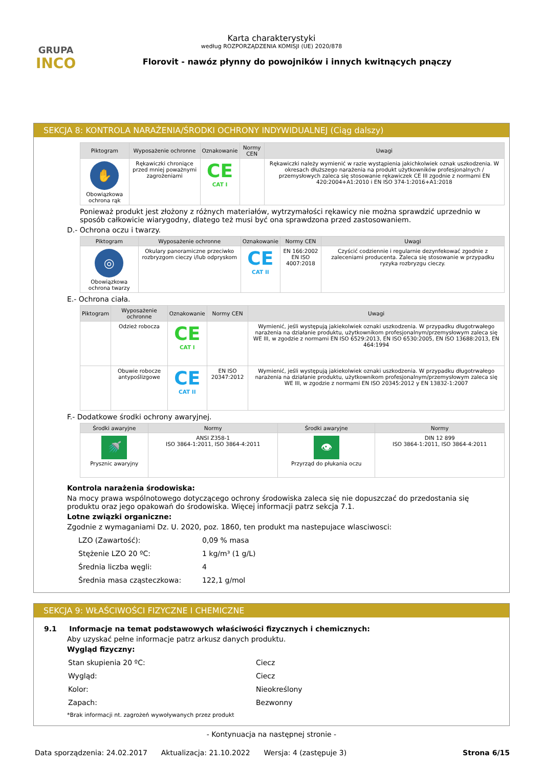GRUPA
INCO
Karta charakterystyki
według ROZPORZĄDZENIA KOMISJI (UE) 2020/878
Florovit - nawóz płynny do powojników i innych kwitnących pnączy
SEKCJA 8: KONTROLA NARAŻENIA/ŚRODKI OCHRONY INDYWIDUALNEJ (Ciąg dalszy)
| Piktogram | Wyposażenie ochronne | Oznakowanie | Normy CEN | Uwagi |
| --- | --- | --- | --- | --- |
| ✋ Obowiązkowa ochrona rąk | Rękawiczki chroniące przed mniej poważnymi zagrożeniami | CE CAT I | | Rękawiczki należy wymienić w razie wystąpienia jakichkolwiek oznak uszkodzenia. W okresach dłuższego narażenia na produkt użytkowników profesjonalnych / przemysłowych zaleca się stosowanie rękawiczek CE III zgodnie z normami EN 420:2004+A1:2010 i EN ISO 374-1:2016+A1:2018 |
Ponieważ produkt jest złożony z różnych materiałów, wytrzymałości rękawicy nie można sprawdzić uprzednio w sposób całkowicie wiarygodny, dlatego też musi być ona sprawdzona przed zastosowaniem.
D.- Ochrona oczu i twarzy.
| Piktogram | Wyposażenie ochronne | Oznakowanie | Normy CEN | Uwagi |
| --- | --- | --- | --- | --- |
| ◎ Obowiązkowa ochrona twarzy | Okulary panoramiczne przeciwko rozbryzgom cieczy i/lub odpryskom | CE CAT II | EN 166:2002 EN ISO 4007:2018 | Czyścić codziennie i regularnie dezynfekować zgodnie z zaleceniami producenta. Zaleca się stosowanie w przypadku ryzyka rozbryzgu cieczy. |
E.- Ochrona ciała.
| Piktogram | Wyposażenie ochronne | Oznakowanie | Normy CEN | Uwagi |
| --- | --- | --- | --- | --- |
| | Odzież robocza | CE CAT I | | Wymienić, jeśli występują jakiekolwiek oznaki uszkodzenia. W przypadku długotrwałego narażenia na działanie produktu, użytkownikom profesjonalnym/przemysłowym zaleca się WE III, w zgodzie z normami EN ISO 6529:2013, EN ISO 6530:2005, EN ISO 13688:2013, EN 464:1994 |
| | Obuwie robocze antypoślizgowe | CE CAT II | EN ISO 20347:2012 | Wymienić, jeśli występują jakiekolwiek oznaki uszkodzenia. W przypadku długotrwałego narażenia na działanie produktu, użytkownikom profesjonalnym/przemysłowym zaleca się WE III, w zgodzie z normami EN ISO 20345:2012 y EN 13832-1:2007 |
F.- Dodatkowe środki ochrony awaryjnej.
| Środki awaryjne | Normy | Środki awaryjne | Normy |
| --- | --- | --- | --- |
| 🚿 Prysznic awaryjny | ANSI Z358-1 ISO 3864-1:2011, ISO 3864-4:2011 | 👁 Przyrząd do płukania oczu | DIN 12 899 ISO 3864-1:2011, ISO 3864-4:2011 |
Kontrola narażenia środowiska:
Na mocy prawa wspólnotowego dotyczącego ochrony środowiska zaleca się nie dopuszczać do przedostania się produktu oraz jego opakowań do środowiska. Więcej informacji patrz sekcja 7.1.
Lotne związki organiczne:
Zgodnie z wymaganiami Dz. U. 2020, poz. 1860, ten produkt ma nastepujace wlasciwosci:
| LZO (Zawartość): | 0,09 % masa |
| Stężenie LZO 20 ºC: | 1 kg/m³ (1 g/L) |
| Średnia liczba węgli: | 4 |
| Średnia masa cząsteczkowa: | 122,1 g/mol |
SEKCJA 9: WŁAŚCIWOŚCI FIZYCZNE I CHEMICZNE
9.1 Informacje na temat podstawowych właściwości fizycznych i chemicznych:
Aby uzyskać pełne informacje patrz arkusz danych produktu.
Wygląd fizyczny:
| Stan skupienia 20 ºC: | Ciecz |
| Wygląd: | Ciecz |
| Kolor: | Nieokreślony |
| Zapach: | Bezwonny |
*Brak informacji nt. zagrożeń wywoływanych przez produkt
- Kontynuacja na następnej stronie -
Data sporządzenia: 24.02.2017 Aktualizacja: 21.10.2022 Wersja: 4 (zastępuje 3) Strona 6/15